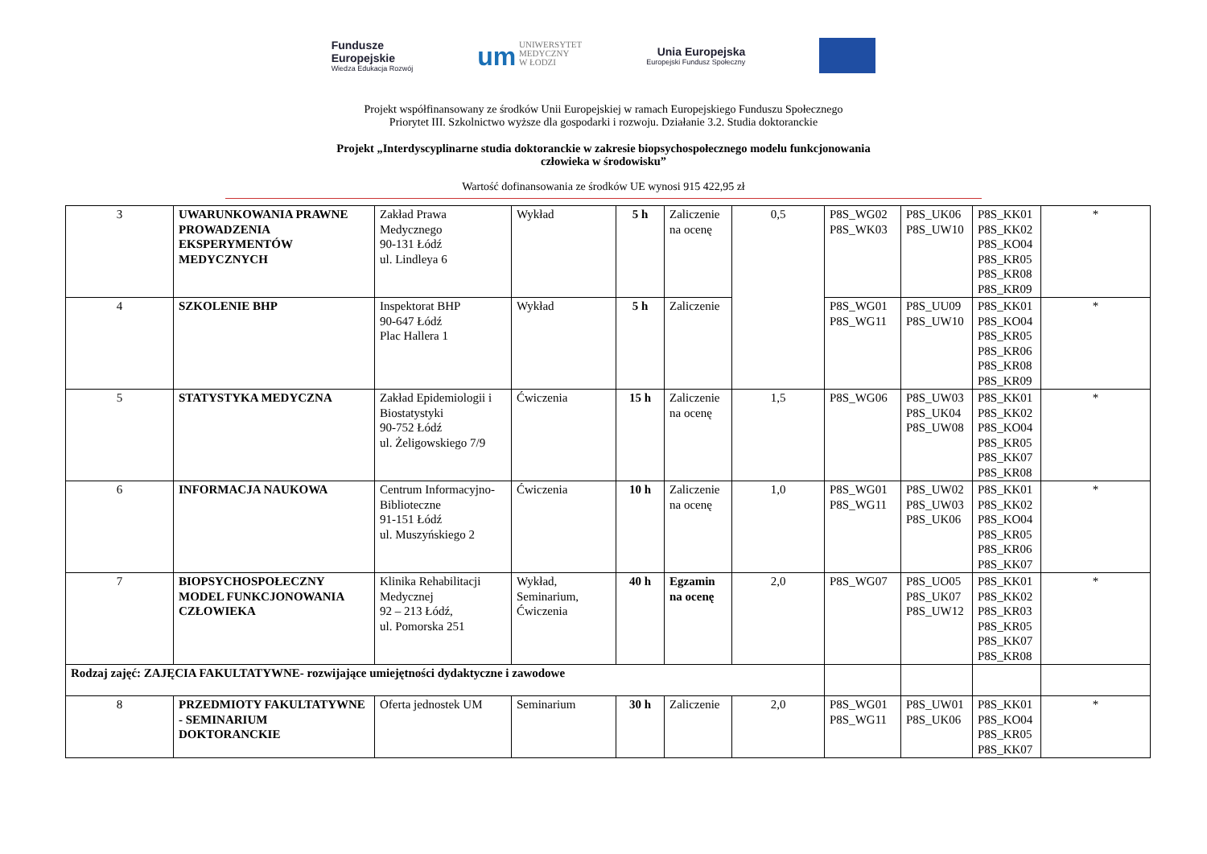Fundusze
Europejskie
Wiedza Edukacja Rozwój
um UNIWERSYTET
MEDYCZNY
W ŁODZI
Unia Europejska
Europejski Fundusz Społeczny
Projekt współfinansowany ze środków Unii Europejskiej w ramach Europejskiego Funduszu Społecznego
Priorytet III. Szkolnictwo wyższe dla gospodarki i rozwoju. Działanie 3.2. Studia doktoranckie
Projekt „Interdyscyplinarne studia doktoranckie w zakresie biopsychospołecznego modelu funkcjonowania
człowieka w środowisku”
Wartość dofinansowania ze środków UE wynosi 915 422,95 zł
| 3 | UWARUNKOWANIA PRAWNE PROWADZENIA EKSPERYMENTÓW MEDYCZNYCH | Zakład Prawa Medycznego 90-131 Łódź ul. Lindleya 6 | Wykład | 5 h | Zaliczenie na ocenę | 0,5 | P8S_WG02 P8S_WK03 | P8S_UK06 P8S_UW10 | P8S_KK01 P8S_KK02 P8S_KO04 P8S_KR05 P8S_KR08 P8S_KR09 | * |
| 4 | SZKOLENIE BHP | Inspektorat BHP 90-647 Łódź Plac Hallera 1 | Wykład | 5 h | Zaliczenie | | P8S_WG01 P8S_WG11 | P8S_UU09 P8S_UW10 | P8S_KK01 P8S_KO04 P8S_KR05 P8S_KR06 P8S_KR08 P8S_KR09 | * |
| 5 | STATYSTYKA MEDYCZNA | Zakład Epidemiologii i Biostatystyki 90-752 Łódź ul. Żeligowskiego 7/9 | Ćwiczenia | 15 h | Zaliczenie na ocenę | 1,5 | P8S_WG06 | P8S_UW03 P8S_UK04 P8S_UW08 | P8S_KK01 P8S_KK02 P8S_KO04 P8S_KR05 P8S_KK07 P8S_KR08 | * |
| 6 | INFORMACJA NAUKOWA | Centrum Informacyjno-Biblioteczne 91-151 Łódź ul. Muszyńskiego 2 | Ćwiczenia | 10 h | Zaliczenie na ocenę | 1,0 | P8S_WG01 P8S_WG11 | P8S_UW02 P8S_UW03 P8S_UK06 | P8S_KK01 P8S_KK02 P8S_KO04 P8S_KR05 P8S_KR06 P8S_KK07 | * |
| 7 | BIOPSYCHOSPOŁECZNY MODEL FUNKCJONOWANIA CZŁOWIEKA | Klinika Rehabilitacji Medycznej 92 – 213 Łódź, ul. Pomorska 251 | Wykład, Seminarium, Ćwiczenia | 40 h | Egzamin na ocenę | 2,0 | P8S_WG07 | P8S_UO05 P8S_UK07 P8S_UW12 | P8S_KK01 P8S_KK02 P8S_KR03 P8S_KR05 P8S_KK07 P8S_KR08 | * |
| Rodzaj zajęć: ZAJĘCIA FAKULTATYWNE- rozwijające umiejętności dydaktyczne i zawodowe | | | | | | | | | | |
| 8 | PRZEDMIOTY FAKULTATYWNE - SEMINARIUM DOKTORANCKIE | Oferta jednostek UM | Seminarium | 30 h | Zaliczenie | 2,0 | P8S_WG01 P8S_WG11 | P8S_UW01 P8S_UK06 | P8S_KK01 P8S_KO04 P8S_KR05 P8S_KK07 | * |